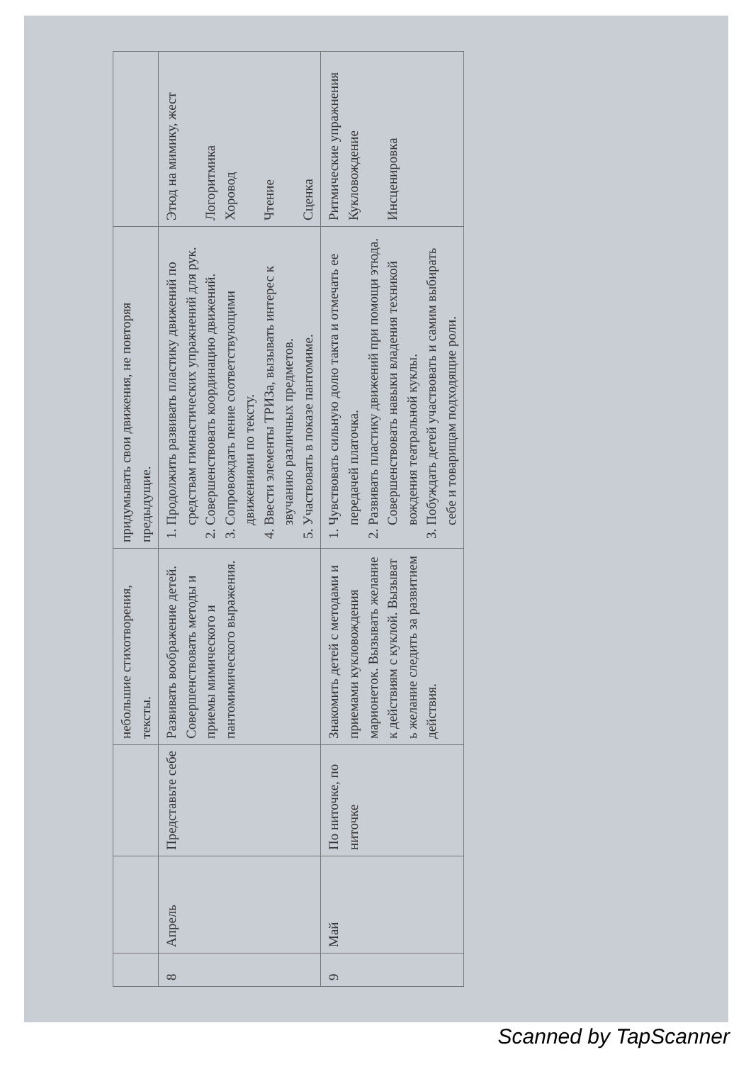| | | | небольшие стихотворения, тексты. | придумывать свои движения, не повторяя предыдущие. | |
| 8 | Апрель | Представьте себе | Развивать воображение детей. Совершенствовать методы и приемы мимического и пантомимического выражения. | 1. Продолжить развивать пластику движений по средствам гимнастических упражнений для рук. 2. Совершенствовать координацию движений. 3. Сопровождать пение соответствующими движениями по тексту. 4. Ввести элементы ТРИЗа, вызывать интерес к звучанию различных предметов. 5. Участвовать в показе пантомиме. | Этюд на мимику, жест Логоритмика Хоровод Чтение Сценка |
| 9 | Май | По ниточке, по ниточке | Знакомить детей с методами и приемами кукловождения марионеток. Вызывать желание к действиям с куклой. Вызыват ь желание следить за развитием действия. | 1. Чувствовать сильную долю такта и отмечать ее передачей платочка. 2. Развивать пластику движений при помощи этюда. Совершенствовать навыки владения техникой вождения театральной куклы. 3. Побуждать детей участвовать и самим выбирать себе и товарищам подходящие роли. | Ритмические упражнения Кукловождение Инсценировка |
Scanned by TapScanner